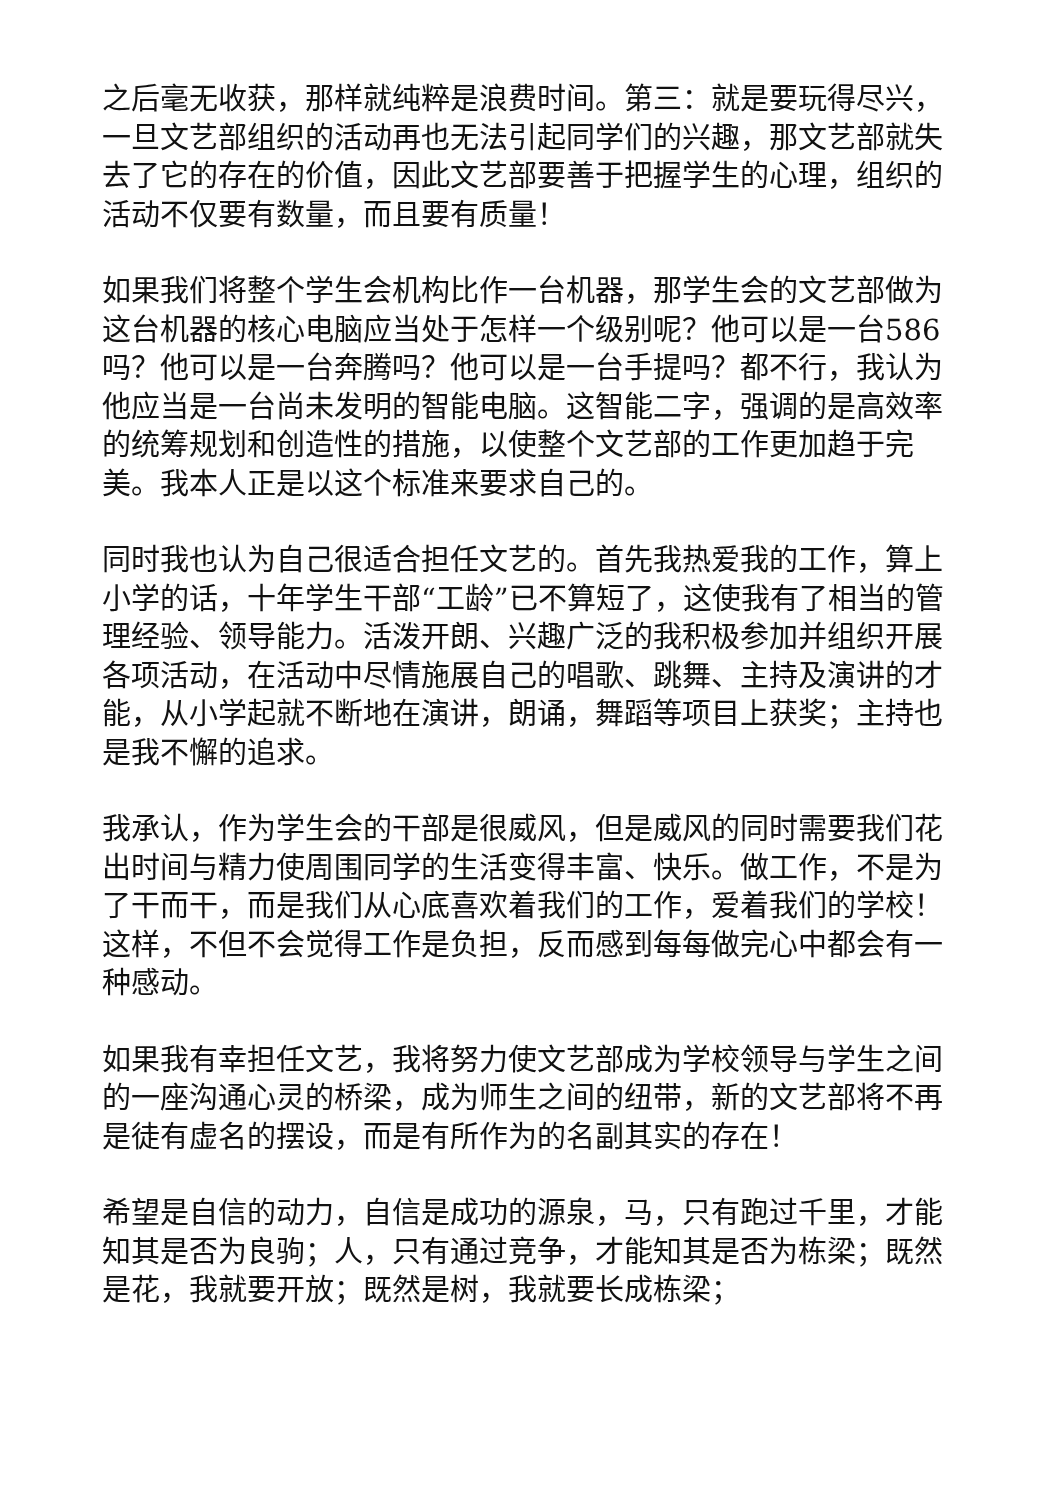之后毫无收获，那样就纯粹是浪费时间。第三：就是要玩得尽兴，一旦文艺部组织的活动再也无法引起同学们的兴趣，那文艺部就失去了它的存在的价值，因此文艺部要善于把握学生的心理，组织的活动不仅要有数量，而且要有质量！
如果我们将整个学生会机构比作一台机器，那学生会的文艺部做为这台机器的核心电脑应当处于怎样一个级别呢？他可以是一台586吗？他可以是一台奔腾吗？他可以是一台手提吗？都不行，我认为他应当是一台尚未发明的智能电脑。这智能二字，强调的是高效率的统筹规划和创造性的措施，以使整个文艺部的工作更加趋于完美。我本人正是以这个标准来要求自己的。
同时我也认为自己很适合担任文艺的。首先我热爱我的工作，算上小学的话，十年学生干部“工龄”已不算短了，这使我有了相当的管理经验、领导能力。活泼开朗、兴趣广泛的我积极参加并组织开展各项活动，在活动中尽情施展自己的唱歌、跳舞、主持及演讲的才能，从小学起就不断地在演讲，朗诵，舞蹈等项目上获奖；主持也是我不懈的追求。
我承认，作为学生会的干部是很威风，但是威风的同时需要我们花出时间与精力使周围同学的生活变得丰富、快乐。做工作，不是为了干而干，而是我们从心底喜欢着我们的工作，爱着我们的学校！这样，不但不会觉得工作是负担，反而感到每每做完心中都会有一种感动。
如果我有幸担任文艺，我将努力使文艺部成为学校领导与学生之间的一座沟通心灵的桥梁，成为师生之间的纽带，新的文艺部将不再是徒有虚名的摆设，而是有所作为的名副其实的存在！
希望是自信的动力，自信是成功的源泉，马，只有跑过千里，才能知其是否为良驹；人，只有通过竞争，才能知其是否为栋梁；既然是花，我就要开放；既然是树，我就要长成栋梁；